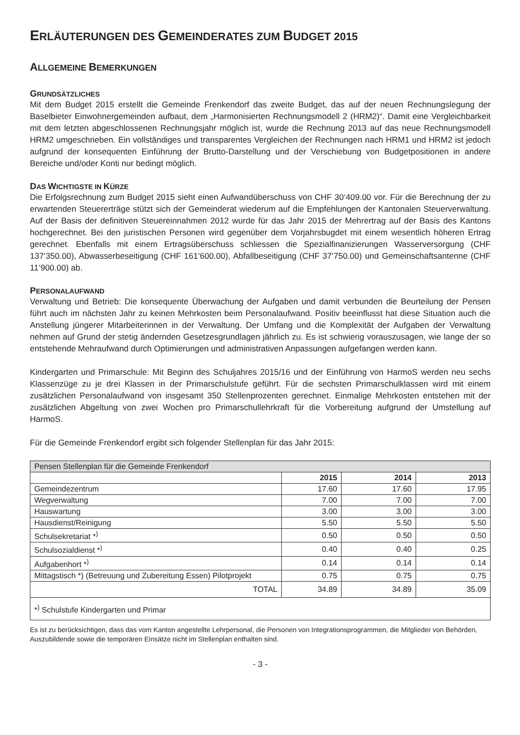ERLÄUTERUNGEN DES GEMEINDERATES ZUM BUDGET 2015
ALLGEMEINE BEMERKUNGEN
GRUNDSÄTZLICHES
Mit dem Budget 2015 erstellt die Gemeinde Frenkendorf das zweite Budget, das auf der neuen Rechnungslegung der Baselbieter Einwohnergemeinden aufbaut, dem „Harmonisierten Rechnungsmodell 2 (HRM2)“. Damit eine Vergleichbarkeit mit dem letzten abgeschlossenen Rechnungsjahr möglich ist, wurde die Rechnung 2013 auf das neue Rechnungsmodell HRM2 umgeschrieben. Ein vollständiges und transparentes Vergleichen der Rechnungen nach HRM1 und HRM2 ist jedoch aufgrund der konsequenten Einführung der Brutto-Darstellung und der Verschiebung von Budgetpositionen in andere Bereiche und/oder Konti nur bedingt möglich.
DAS WICHTIGSTE IN KÜRZE
Die Erfolgsrechnung zum Budget 2015 sieht einen Aufwandüberschuss von CHF 30‘409.00 vor. Für die Berechnung der zu erwartenden Steuererträge stützt sich der Gemeinderat wiederum auf die Empfehlungen der Kantonalen Steuerverwaltung. Auf der Basis der definitiven Steuereinnahmen 2012 wurde für das Jahr 2015 der Mehrertrag auf der Basis des Kantons hochgerechnet. Bei den juristischen Personen wird gegenüber dem Vorjahrsbugdet mit einem wesentlich höheren Ertrag gerechnet. Ebenfalls mit einem Ertragsüberschuss schliessen die Spezialfinanizierungen Wasserversorgung (CHF 137‘350.00), Abwasserbeseitigung (CHF 161‘600.00), Abfallbeseitigung (CHF 37‘750.00) und Gemeinschaftsantenne (CHF 11‘900.00) ab.
PERSONALAUFWAND
Verwaltung und Betrieb: Die konsequente Überwachung der Aufgaben und damit verbunden die Beurteilung der Pensen führt auch im nächsten Jahr zu keinen Mehrkosten beim Personalaufwand. Positiv beeinflusst hat diese Situation auch die Anstellung jüngerer Mitarbeiterinnen in der Verwaltung. Der Umfang und die Komplexität der Aufgaben der Verwaltung nehmen auf Grund der stetig ändernden Gesetzesgrundlagen jährlich zu. Es ist schwierig vorauszusagen, wie lange der so entstehende Mehraufwand durch Optimierungen und administrativen Anpassungen aufgefangen werden kann.
Kindergarten und Primarschule: Mit Beginn des Schuljahres 2015/16 und der Einführung von HarmoS werden neu sechs Klassenzüge zu je drei Klassen in der Primarschulstufe geführt. Für die sechsten Primarschulklassen wird mit einem zusätzlichen Personalaufwand von insgesamt 350 Stellenprozenten gerechnet. Einmalige Mehrkosten entstehen mit der zusätzlichen Abgeltung von zwei Wochen pro Primarschullehrkraft für die Vorbereitung aufgrund der Umstellung auf HarmoS.
Für die Gemeinde Frenkendorf ergibt sich folgender Stellenplan für das Jahr 2015:
| Pensen Stellenplan für die Gemeinde Frenkendorf | | | |
| | 2015 | 2014 | 2013 |
| Gemeindezentrum | 17.60 | 17.60 | 17.95 |
| Wegverwaltung | 7.00 | 7.00 | 7.00 |
| Hauswartung | 3.00 | 3.00 | 3.00 |
| Hausdienst/Reinigung | 5.50 | 5.50 | 5.50 |
| Schulsekretariat *<sup>)</sup> | 0.50 | 0.50 | 0.50 |
| Schulsozialdienst *<sup>)</sup> | 0.40 | 0.40 | 0.25 |
| Aufgabenhort *<sup>)</sup> | 0.14 | 0.14 | 0.14 |
| Mittagstisch *) (Betreuung und Zubereitung Essen) Pilotprojekt | 0.75 | 0.75 | 0.75 |
| TOTAL | 34.89 | 34.89 | 35.09 |
| *<sup>)</sup> Schulstufe Kindergarten und Primar | | | |
Es ist zu berücksichtigen, dass das vom Kanton angestellte Lehrpersonal, die Personen von Integrationsprogrammen, die Mitglieder von Behörden, Auszubildende sowie die temporären Einsätze nicht im Stellenplan enthalten sind.
- 3 -